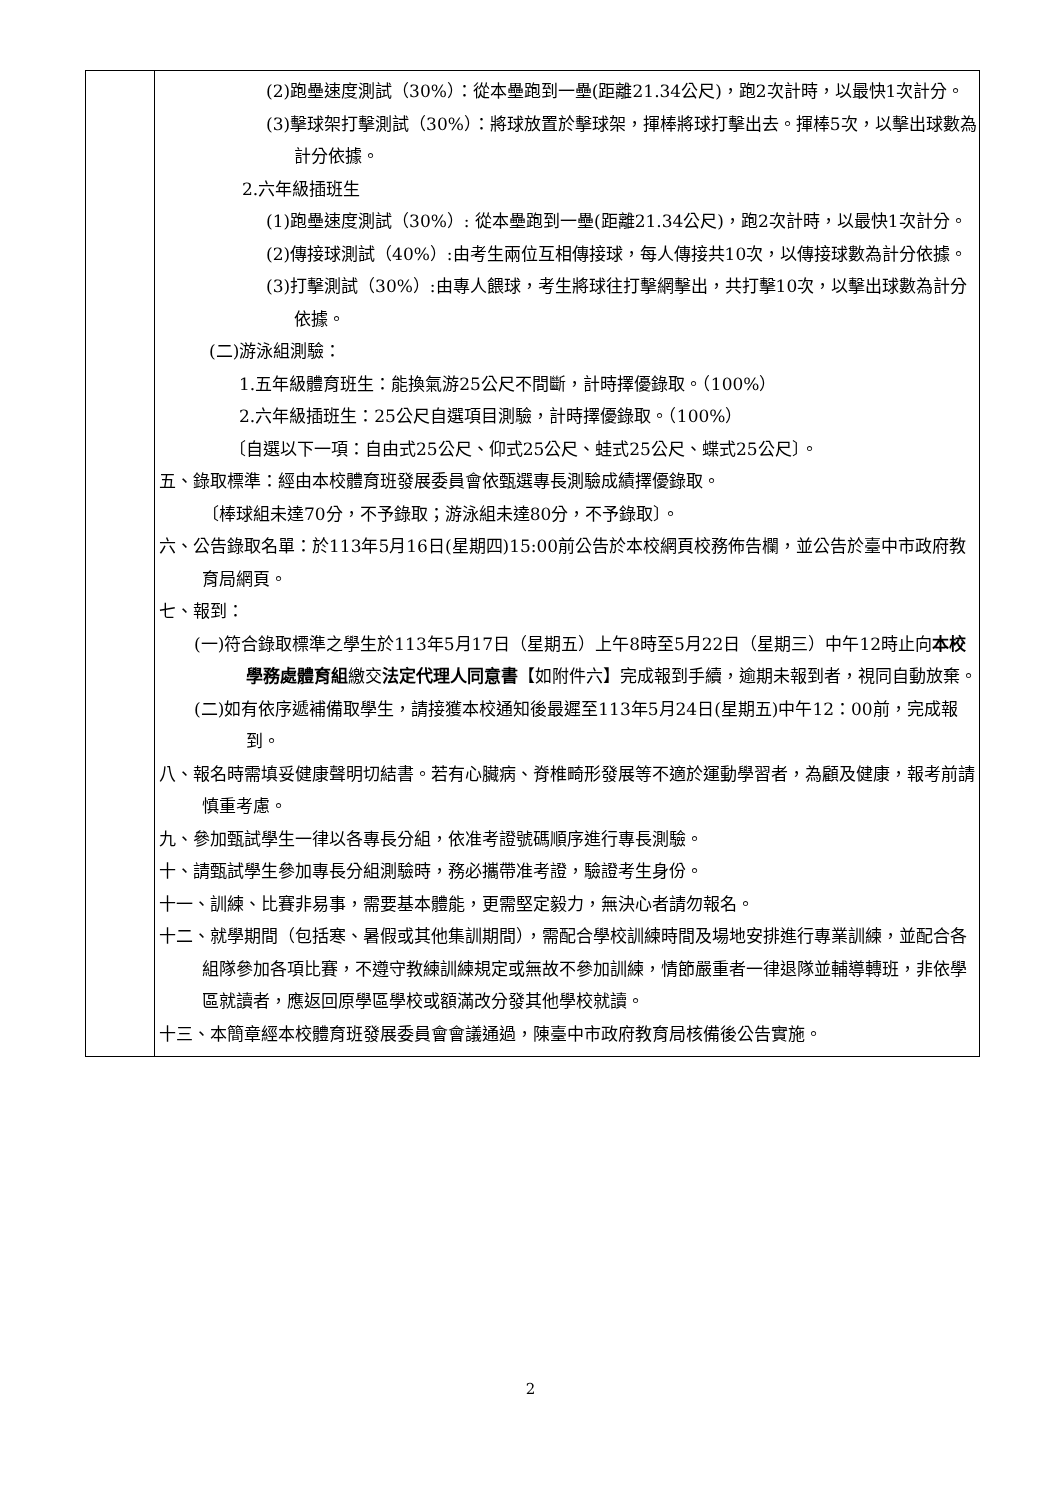| | (2)跑壘速度測試（30%）：從本壘跑到一壘(距離21.34公尺)，跑2次計時，以最快1次計分。 (3)擊球架打擊測試（30%）：將球放置於擊球架，揮棒將球打擊出去。揮棒5次，以擊出球數為計分依據。 2.六年級插班生 (1)跑壘速度測試（30%）: 從本壘跑到一壘(距離21.34公尺)，跑2次計時，以最快1次計分。 (2)傳接球測試（40%）:由考生兩位互相傳接球，每人傳接共10次，以傳接球數為計分依據。 (3)打擊測試（30%）:由專人餵球，考生將球往打擊網擊出，共打擊10次，以擊出球數為計分依據。 (二)游泳組測驗： 1.五年級體育班生：能換氣游25公尺不間斷，計時擇優錄取。（100%） 2.六年級插班生：25公尺自選項目測驗，計時擇優錄取。（100%） 〔自選以下一項：自由式25公尺、仰式25公尺、蛙式25公尺、蝶式25公尺〕。 五、錄取標準：經由本校體育班發展委員會依甄選專長測驗成績擇優錄取。 〔棒球組未達70分，不予錄取；游泳組未達80分，不予錄取〕。 六、公告錄取名單：於113年5月16日(星期四)15:00前公告於本校網頁校務佈告欄，並公告於臺中市政府教育局網頁。 七、報到： (一)符合錄取標準之學生於113年5月17日（星期五）上午8時至5月22日（星期三）中午12時止向 本校學務處體育組 繳交 法定代理人同意書 【如附件六】完成報到手續，逾期未報到者，視同自動放棄。 (二)如有依序遞補備取學生，請接獲本校通知後最遲至113年5月24日(星期五)中午12：00前，完成報到。 八、報名時需填妥健康聲明切結書。若有心臟病、脊椎畸形發展等不適於運動學習者，為顧及健康，報考前請慎重考慮。 九、參加甄試學生一律以各專長分組，依准考證號碼順序進行專長測驗。 十、請甄試學生參加專長分組測驗時，務必攜帶准考證，驗證考生身份。 十一、訓練、比賽非易事，需要基本體能，更需堅定毅力，無決心者請勿報名。 十二、就學期間（包括寒、暑假或其他集訓期間），需配合學校訓練時間及場地安排進行專業訓練，並配合各組隊參加各項比賽，不遵守教練訓練規定或無故不參加訓練，情節嚴重者一律退隊並輔導轉班，非依學區就讀者，應返回原學區學校或額滿改分發其他學校就讀。 十三、本簡章經本校體育班發展委員會會議通過，陳臺中市政府教育局核備後公告實施。 |
2